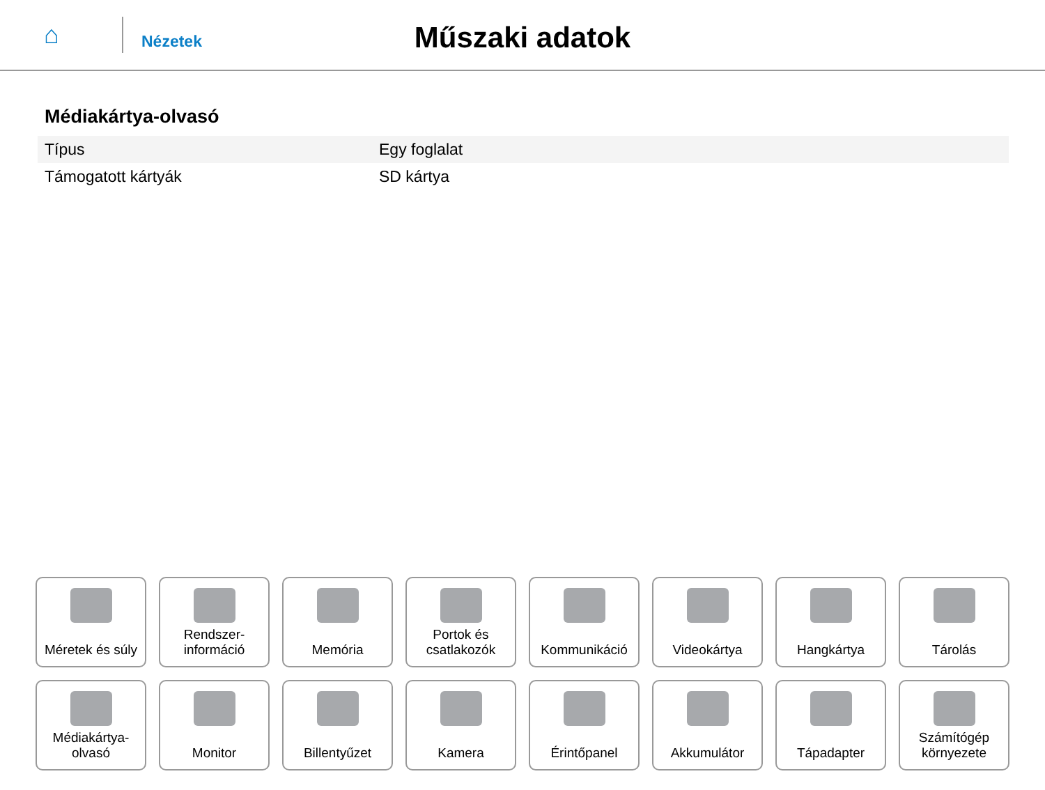⌂
Nézetek
Műszaki adatok
Médiakártya-olvasó
| Típus | Egy foglalat |
| Támogatott kártyák | SD kártya |
Méretek és súly
Rendszer-
információ
Memória
Portok és
csatlakozók
Kommunikáció
Videokártya
Hangkártya
Tárolás
Médiakártya-
olvasó
Monitor
Billentyűzet
Kamera
Érintőpanel
Akkumulátor
Tápadapter
Számítógép
környezete